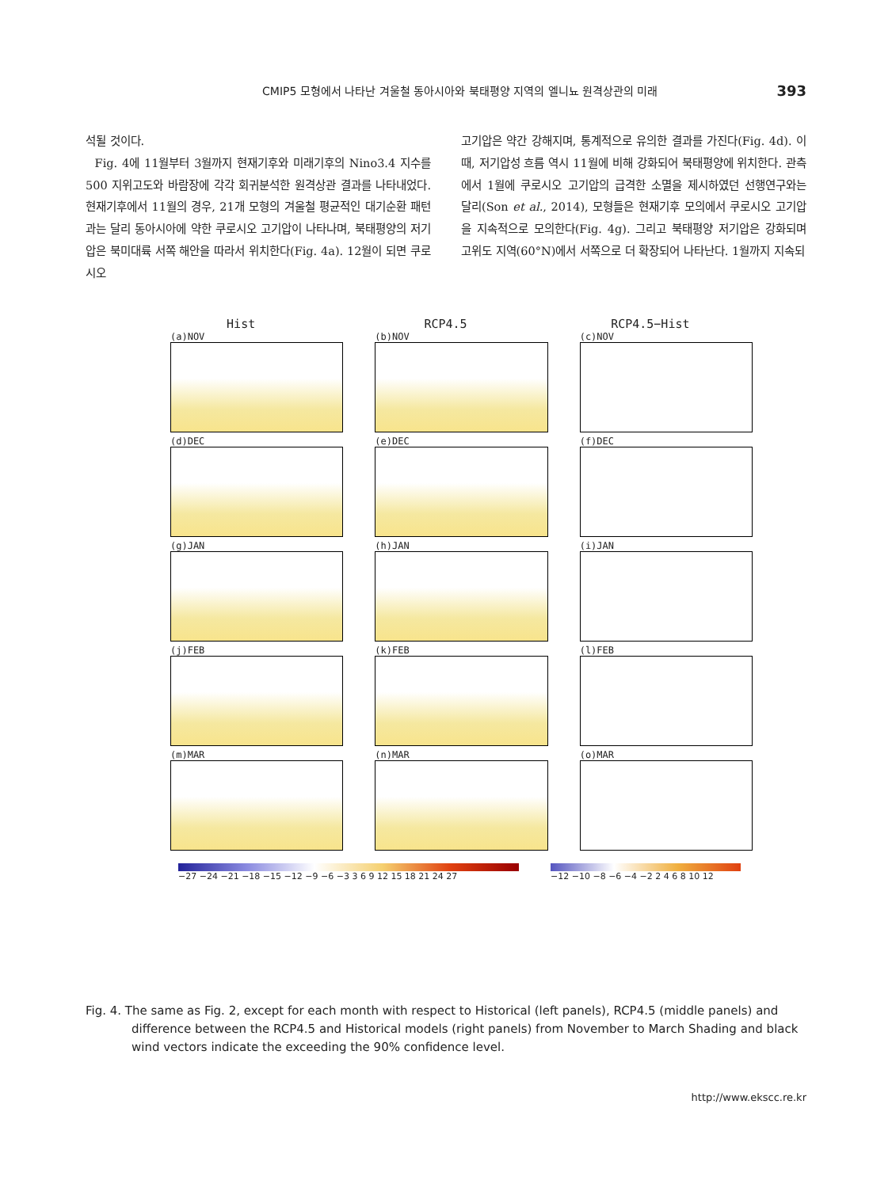CMIP5 모형에서 나타난 겨울철 동아시아와 북태평양 지역의 엘니뇨 원격상관의 미래 393
석될 것이다.
Fig. 4에 11월부터 3월까지 현재기후와 미래기후의 Nino3.4 지수를 500 지위고도와 바람장에 각각 회귀분석한 원격상관 결과를 나타내었다. 현재기후에서 11월의 경우, 21개 모형의 겨울철 평균적인 대기순환 패턴과는 달리 동아시아에 약한 쿠로시오 고기압이 나타나며, 북태평양의 저기압은 북미대륙 서쪽 해안을 따라서 위치한다(Fig. 4a). 12월이 되면 쿠로시오
고기압은 약간 강해지며, 통계적으로 유의한 결과를 가진다(Fig. 4d). 이 때, 저기압성 흐름 역시 11월에 비해 강화되어 북태평양에 위치한다. 관측에서 1월에 쿠로시오 고기압의 급격한 소멸을 제시하였던 선행연구와는 달리(Son et al., 2014), 모형들은 현재기후 모의에서 쿠로시오 고기압을 지속적으로 모의한다(Fig. 4g). 그리고 북태평양 저기압은 강화되며 고위도 지역(60°N)에서 서쪽으로 더 확장되어 나타난다. 1월까지 지속되
Hist RCP4.5 RCP4.5−Hist
(a)NOV
(b)NOV
(c)NOV
(d)DEC
(e)DEC
(f)DEC
(g)JAN
(h)JAN
(i)JAN
(j)FEB
(k)FEB
(l)FEB
(m)MAR
(n)MAR
(o)MAR
−27 −24 −21 −18 −15 −12 −9 −6 −3 3 6 9 12 15 18 21 24 27
−12 −10 −8 −6 −4 −2 2 4 6 8 10 12
Fig. 4. The same as Fig. 2, except for each month with respect to Historical (left panels), RCP4.5 (middle panels) and difference between the RCP4.5 and Historical models (right panels) from November to March Shading and black wind vectors indicate the exceeding the 90% confidence level.
http://www.ekscc.re.kr